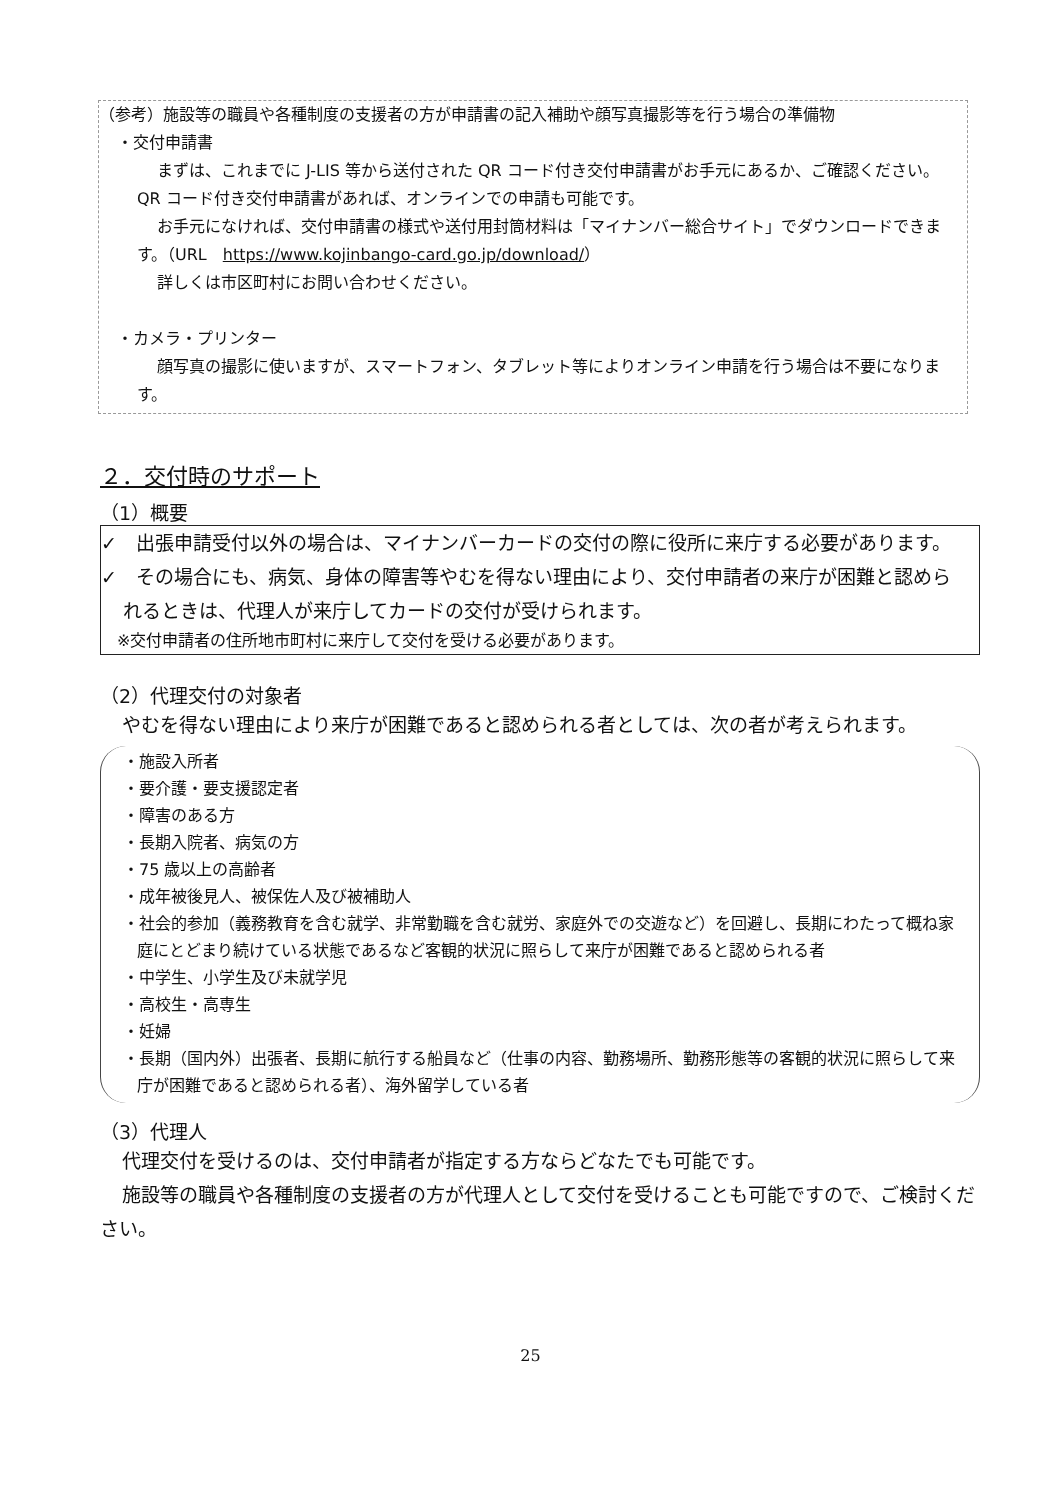（参考）施設等の職員や各種制度の支援者の方が申請書の記入補助や顔写真撮影等を行う場合の準備物
・交付申請書
まずは、これまでに J-LIS 等から送付された QR コード付き交付申請書がお手元にあるか、ご確認ください。QR コード付き交付申請書があれば、オンラインでの申請も可能です。
お手元になければ、交付申請書の様式や送付用封筒材料は「マイナンバー総合サイト」でダウンロードできます。（URL　https://www.kojinbango-card.go.jp/download/）
詳しくは市区町村にお問い合わせください。
・カメラ・プリンター
顔写真の撮影に使いますが、スマートフォン、タブレット等によりオンライン申請を行う場合は不要になります。
２．交付時のサポート
（1）概要
✓　出張申請受付以外の場合は、マイナンバーカードの交付の際に役所に来庁する必要があります。
✓　その場合にも、病気、身体の障害等やむを得ない理由により、交付申請者の来庁が困難と認められるときは、代理人が来庁してカードの交付が受けられます。
　※交付申請者の住所地市町村に来庁して交付を受ける必要があります。
（2）代理交付の対象者
やむを得ない理由により来庁が困難であると認められる者としては、次の者が考えられます。
・施設入所者
・要介護・要支援認定者
・障害のある方
・長期入院者、病気の方
・75 歳以上の高齢者
・成年被後見人、被保佐人及び被補助人
・社会的参加（義務教育を含む就学、非常勤職を含む就労、家庭外での交遊など）を回避し、長期にわたって概ね家庭にとどまり続けている状態であるなど客観的状況に照らして来庁が困難であると認められる者
・中学生、小学生及び未就学児
・高校生・高専生
・妊婦
・長期（国内外）出張者、長期に航行する船員など（仕事の内容、勤務場所、勤務形態等の客観的状況に照らして来庁が困難であると認められる者）、海外留学している者
（3）代理人
代理交付を受けるのは、交付申請者が指定する方ならどなたでも可能です。
施設等の職員や各種制度の支援者の方が代理人として交付を受けることも可能ですので、ご検討ください。
25